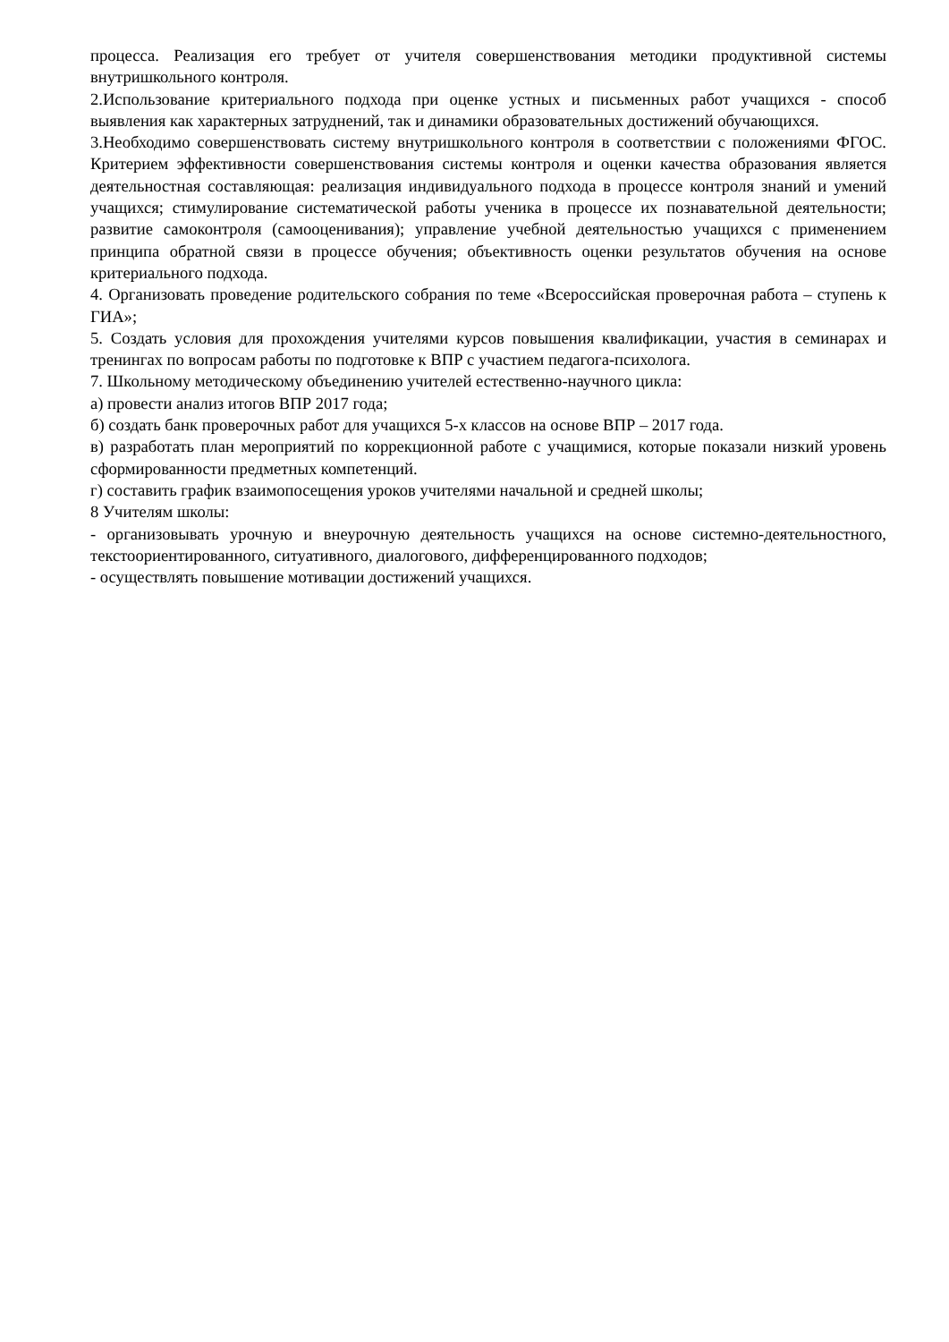процесса. Реализация его требует от учителя совершенствования методики продуктивной системы внутришкольного контроля.
2.Использование критериального подхода при оценке устных и письменных работ учащихся - способ выявления как характерных затруднений, так и динамики образовательных достижений обучающихся.
3.Необходимо совершенствовать систему внутришкольного контроля в соответствии с положениями ФГОС. Критерием эффективности совершенствования системы контроля и оценки качества образования является деятельностная составляющая: реализация индивидуального подхода в процессе контроля знаний и умений учащихся; стимулирование систематической работы ученика в процессе их познавательной деятельности; развитие самоконтроля (самооценивания); управление учебной деятельностью учащихся с применением принципа обратной связи в процессе обучения; объективность оценки результатов обучения на основе критериального подхода.
4. Организовать проведение родительского собрания по теме «Всероссийская проверочная работа – ступень к ГИА»;
5. Создать условия для прохождения учителями курсов повышения квалификации, участия в семинарах и тренингах по вопросам работы по подготовке к ВПР с участием педагога-психолога.
7. Школьному методическому объединению учителей естественно-научного цикла:
а) провести анализ итогов ВПР 2017 года;
б) создать банк проверочных работ для учащихся 5-х классов на основе ВПР – 2017 года.
в) разработать план мероприятий по коррекционной работе с учащимися, которые показали низкий уровень сформированности предметных компетенций.
г) составить график взаимопосещения уроков учителями начальной и средней школы;
8 Учителям школы:
- организовывать урочную и внеурочную деятельность учащихся на основе системно-деятельностного, текстоориентированного, ситуативного, диалогового, дифференцированного подходов;
- осуществлять повышение мотивации достижений учащихся.